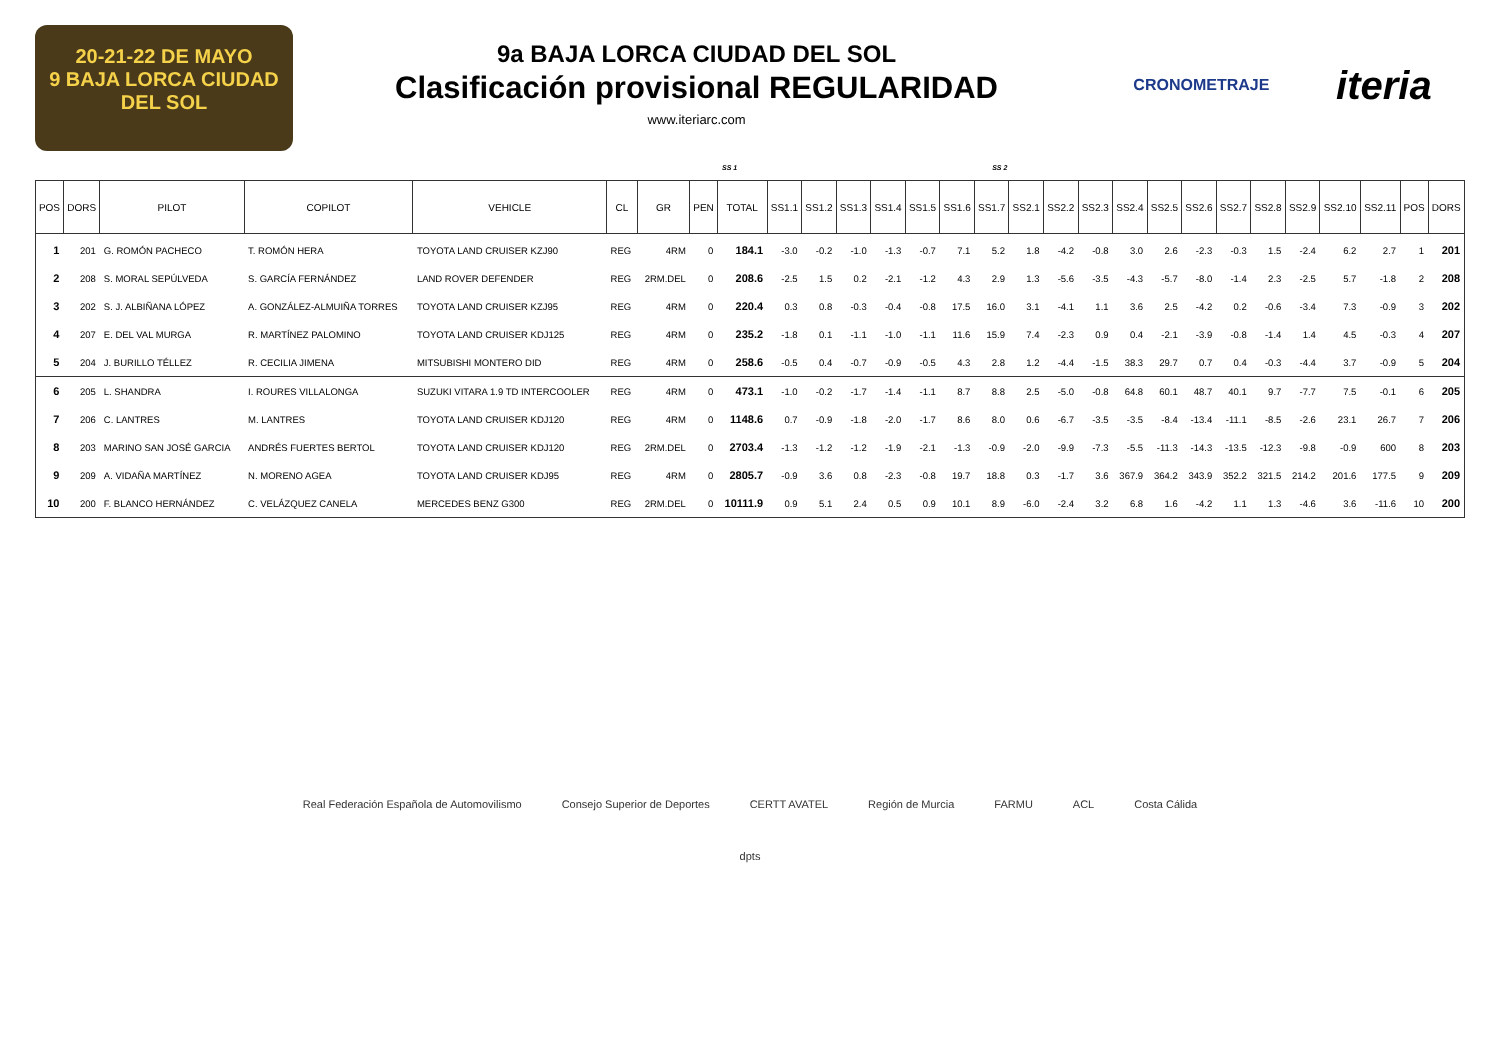20-21-22 DE MAYO
9 BAJA LORCA CIUDAD DEL SOL
9a BAJA LORCA CIUDAD DEL SOL
Clasificación provisional REGULARIDAD
www.iteriarc.com
CRONOMETRAJE iteria
SS 1 SS 2
| POS | DORS | PILOT | COPILOT | VEHICLE | CL | GR | PEN | TOTAL | SS1.1 | SS1.2 | SS1.3 | SS1.4 | SS1.5 | SS1.6 | SS1.7 | SS2.1 | SS2.2 | SS2.3 | SS2.4 | SS2.5 | SS2.6 | SS2.7 | SS2.8 | SS2.9 | SS2.10 | SS2.11 | POS | DORS |
| --- | --- | --- | --- | --- | --- | --- | --- | --- | --- | --- | --- | --- | --- | --- | --- | --- | --- | --- | --- | --- | --- | --- | --- | --- | --- | --- | --- | --- |
| 1 | 201 | G. ROMÓN PACHECO | T. ROMÓN HERA | TOYOTA LAND CRUISER KZJ90 | REG | 4RM | 0 | 184.1 | -3.0 | -0.2 | -1.0 | -1.3 | -0.7 | 7.1 | 5.2 | 1.8 | -4.2 | -0.8 | 3.0 | 2.6 | -2.3 | -0.3 | 1.5 | -2.4 | 6.2 | 2.7 | 1 | 201 |
| 2 | 208 | S. MORAL SEPÚLVEDA | S. GARCÍA FERNÁNDEZ | LAND ROVER DEFENDER | REG | 2RM.DEL | 0 | 208.6 | -2.5 | 1.5 | 0.2 | -2.1 | -1.2 | 4.3 | 2.9 | 1.3 | -5.6 | -3.5 | -4.3 | -5.7 | -8.0 | -1.4 | 2.3 | -2.5 | 5.7 | -1.8 | 2 | 208 |
| 3 | 202 | S. J. ALBIÑANA LÓPEZ | A. GONZÁLEZ-ALMUIÑA TORRES | TOYOTA LAND CRUISER KZJ95 | REG | 4RM | 0 | 220.4 | 0.3 | 0.8 | -0.3 | -0.4 | -0.8 | 17.5 | 16.0 | 3.1 | -4.1 | 1.1 | 3.6 | 2.5 | -4.2 | 0.2 | -0.6 | -3.4 | 7.3 | -0.9 | 3 | 202 |
| 4 | 207 | E. DEL VAL MURGA | R. MARTÍNEZ PALOMINO | TOYOTA LAND CRUISER KDJ125 | REG | 4RM | 0 | 235.2 | -1.8 | 0.1 | -1.1 | -1.0 | -1.1 | 11.6 | 15.9 | 7.4 | -2.3 | 0.9 | 0.4 | -2.1 | -3.9 | -0.8 | -1.4 | 1.4 | 4.5 | -0.3 | 4 | 207 |
| 5 | 204 | J. BURILLO TÉLLEZ | R. CECILIA JIMENA | MITSUBISHI MONTERO DID | REG | 4RM | 0 | 258.6 | -0.5 | 0.4 | -0.7 | -0.9 | -0.5 | 4.3 | 2.8 | 1.2 | -4.4 | -1.5 | 38.3 | 29.7 | 0.7 | 0.4 | -0.3 | -4.4 | 3.7 | -0.9 | 5 | 204 |
| 6 | 205 | L. SHANDRA | I. ROURES VILLALONGA | SUZUKI VITARA 1.9 TD INTERCOOLER | REG | 4RM | 0 | 473.1 | -1.0 | -0.2 | -1.7 | -1.4 | -1.1 | 8.7 | 8.8 | 2.5 | -5.0 | -0.8 | 64.8 | 60.1 | 48.7 | 40.1 | 9.7 | -7.7 | 7.5 | -0.1 | 6 | 205 |
| 7 | 206 | C. LANTRES | M. LANTRES | TOYOTA LAND CRUISER KDJ120 | REG | 4RM | 0 | 1148.6 | 0.7 | -0.9 | -1.8 | -2.0 | -1.7 | 8.6 | 8.0 | 0.6 | -6.7 | -3.5 | -3.5 | -8.4 | -13.4 | -11.1 | -8.5 | -2.6 | 23.1 | 26.7 | 7 | 206 |
| 8 | 203 | MARINO SAN JOSÉ GARCIA | ANDRÉS FUERTES BERTOL | TOYOTA LAND CRUISER KDJ120 | REG | 2RM.DEL | 0 | 2703.4 | -1.3 | -1.2 | -1.2 | -1.9 | -2.1 | -1.3 | -0.9 | -2.0 | -9.9 | -7.3 | -5.5 | -11.3 | -14.3 | -13.5 | -12.3 | -9.8 | -0.9 | 600 | 8 | 203 |
| 9 | 209 | A. VIDAÑA MARTÍNEZ | N. MORENO AGEA | TOYOTA LAND CRUISER KDJ95 | REG | 4RM | 0 | 2805.7 | -0.9 | 3.6 | 0.8 | -2.3 | -0.8 | 19.7 | 18.8 | 0.3 | -1.7 | 3.6 | 367.9 | 364.2 | 343.9 | 352.2 | 321.5 | 214.2 | 201.6 | 177.5 | 9 | 209 |
| 10 | 200 | F. BLANCO HERNÁNDEZ | C. VELÁZQUEZ CANELA | MERCEDES BENZ G300 | REG | 2RM.DEL | 0 | 10111.9 | 0.9 | 5.1 | 2.4 | 0.5 | 0.9 | 10.1 | 8.9 | -6.0 | -2.4 | 3.2 | 6.8 | 1.6 | -4.2 | 1.1 | 1.3 | -4.6 | 3.6 | -11.6 | 10 | 200 |
Real Federación Española de Automovilismo Consejo Superior de Deportes CERTT AVATEL Región de Murcia FARMU ACL Costa Cálida dpts